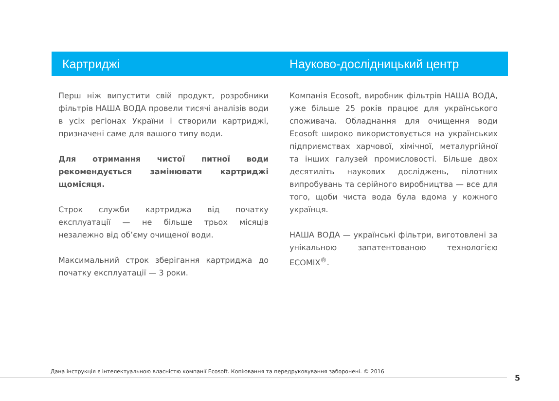Картриджі
Перш ніж випустити свій продукт, розробники фільтрів НАША ВОДА провели тисячі аналізів води в усіх регіонах України і створили картриджі, призначені саме для вашого типу води.
Для отримання чистої питної води рекомендується замінювати картриджі щомісяця.
Строк служби картриджа від початку експлуатації — не більше трьох місяців незалежно від об’єму очищеної води.
Максимальний строк зберігання картриджа до початку експлуатації — 3 роки.
Науково-дослідницький центр
Компанія Ecosoft, виробник фільтрів НАША ВОДА, уже більше 25 років працює для українського споживача. Обладнання для очищення води Ecosoft широко використовується на українських підприємствах харчової, хімічної, металургійної та інших галузей промисловості. Більше двох десятиліть наукових досліджень, пілотних випробувань та серійного виробництва — все для того, щоби чиста вода була вдома у кожного українця.
НАША ВОДА — українські фільтри, виготовлені за унікальною запатентованою технологією ECOMIX<sup>®</sup>.
Дана інструкція є інтелектуальною власністю компанії Ecosoft. Копіювання та передруковування заборонені. © 2016
5